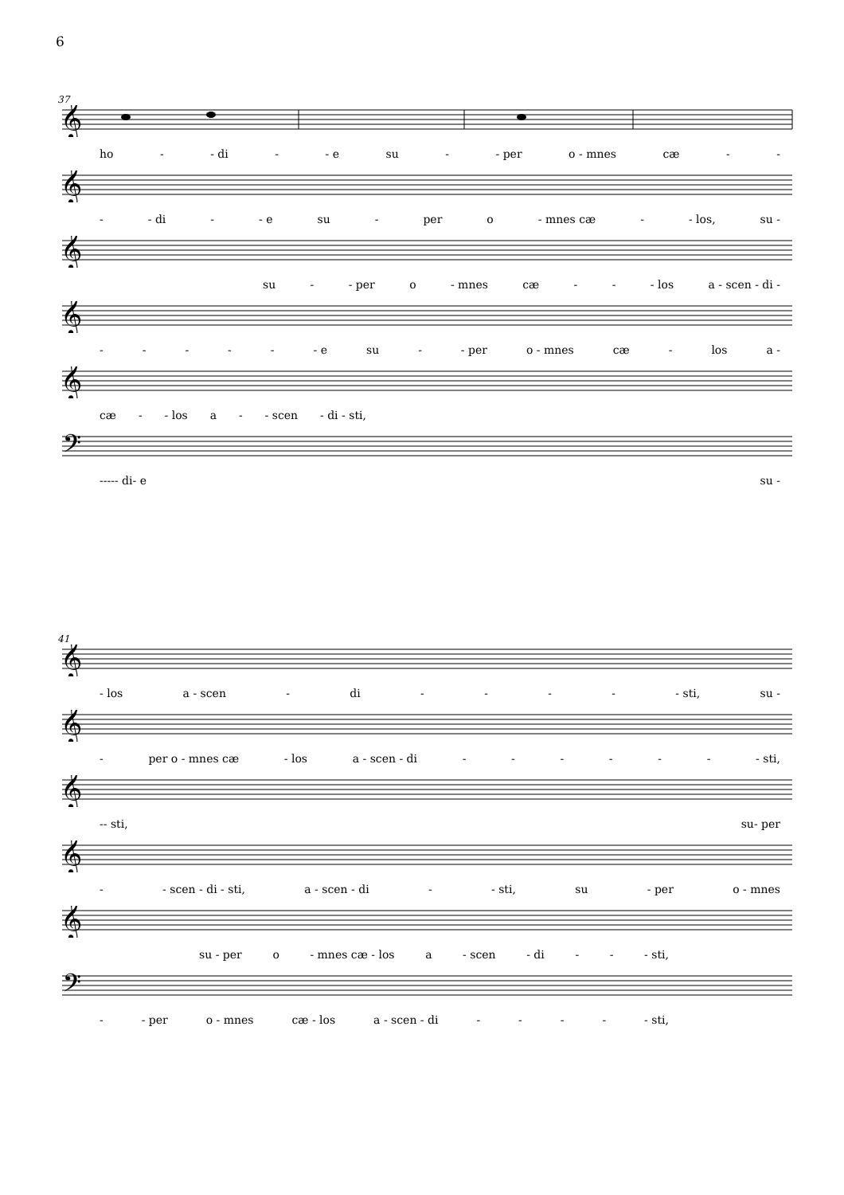6
37
𝄞
ho - - di - - e su - - per o - mnes cæ - -
𝄞
- - di - - e su - per o - mnes cæ - - los, su -
𝄞
su - - per o - mnes cæ - - - los a - scen - di -
𝄞
- - - - - - e su - - per o - mnes cæ - los a -
𝄞
cæ - - los a - - scen - di - sti,
𝄢
- - - - - di - e su -
41
𝄞
- los a - scen - di - - - - - sti, su -
𝄞
- per o - mnes cæ - los a - scen - di - - - - - - - sti,
𝄞
- - sti, su - per
𝄞
- - scen - di - sti, a - scen - di - - sti, su - per o - mnes
𝄞
su - per o - mnes cæ - los a - scen - di - - - sti,
𝄢
- - per o - mnes cæ - los a - scen - di - - - - - sti,